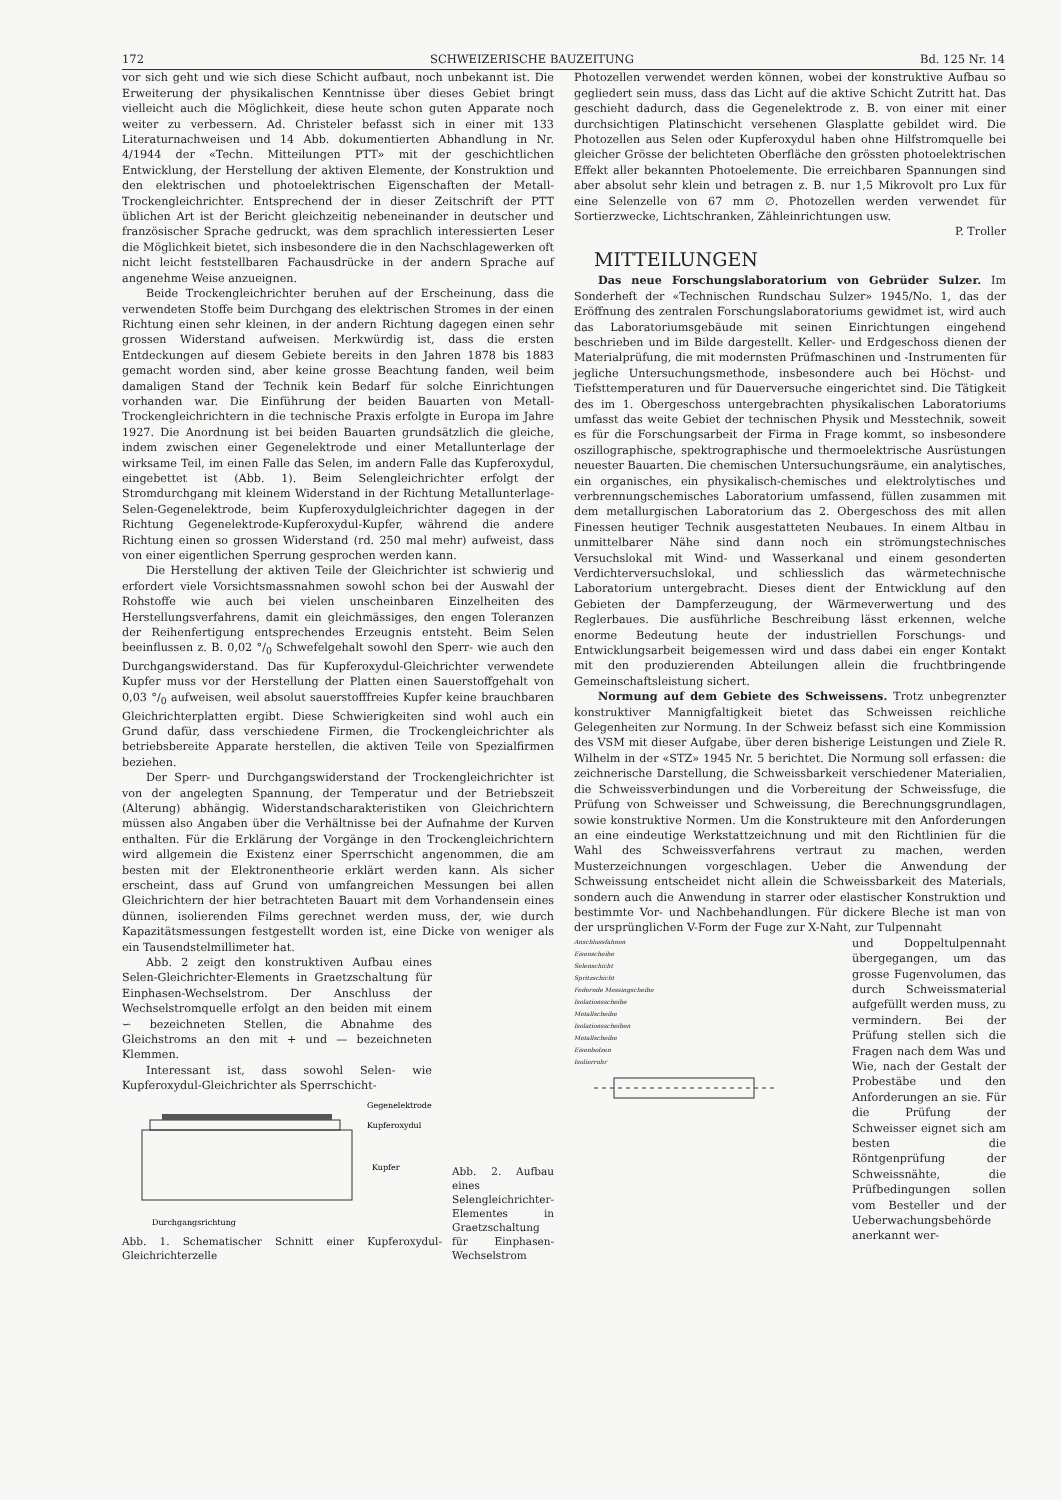172 SCHWEIZERISCHE BAUZEITUNG Bd. 125 Nr. 14
vor sich geht und wie sich diese Schicht aufbaut, noch unbekannt ist. Die Erweiterung der physikalischen Kenntnisse über dieses Gebiet bringt vielleicht auch die Möglichkeit, diese heute schon guten Apparate noch weiter zu verbessern. Ad. Christeler befasst sich in einer mit 133 Literaturnachweisen und 14 Abb. dokumentierten Abhandlung in Nr. 4/1944 der «Techn. Mitteilungen PTT» mit der geschichtlichen Entwicklung, der Herstellung der aktiven Elemente, der Konstruktion und den elektrischen und photoelektrischen Eigenschaften der Metall-Trockengleichrichter. Entsprechend der in dieser Zeitschrift der PTT üblichen Art ist der Bericht gleichzeitig nebeneinander in deutscher und französischer Sprache gedruckt, was dem sprachlich interessierten Leser die Möglichkeit bietet, sich insbesondere die in den Nachschlagewerken oft nicht leicht feststellbaren Fachausdrücke in der andern Sprache auf angenehme Weise anzueignen.
Beide Trockengleichrichter beruhen auf der Erscheinung, dass die verwendeten Stoffe beim Durchgang des elektrischen Stromes in der einen Richtung einen sehr kleinen, in der andern Richtung dagegen einen sehr grossen Widerstand aufweisen. Merkwürdig ist, dass die ersten Entdeckungen auf diesem Gebiete bereits in den Jahren 1878 bis 1883 gemacht worden sind, aber keine grosse Beachtung fanden, weil beim damaligen Stand der Technik kein Bedarf für solche Einrichtungen vorhanden war. Die Einführung der beiden Bauarten von Metall-Trockengleichrichtern in die technische Praxis erfolgte in Europa im Jahre 1927. Die Anordnung ist bei beiden Bauarten grundsätzlich die gleiche, indem zwischen einer Gegenelektrode und einer Metallunterlage der wirksame Teil, im einen Falle das Selen, im andern Falle das Kupferoxydul, eingebettet ist (Abb. 1). Beim Selengleichrichter erfolgt der Stromdurchgang mit kleinem Widerstand in der Richtung Metallunterlage-Selen-Gegenelektrode, beim Kupferoxydulgleichrichter dagegen in der Richtung Gegenelektrode-Kupferoxydul-Kupfer, während die andere Richtung einen so grossen Widerstand (rd. 250 mal mehr) aufweist, dass von einer eigentlichen Sperrung gesprochen werden kann.
Die Herstellung der aktiven Teile der Gleichrichter ist schwierig und erfordert viele Vorsichtsmassnahmen sowohl schon bei der Auswahl der Rohstoffe wie auch bei vielen unscheinbaren Einzelheiten des Herstellungsverfahrens, damit ein gleichmässiges, den engen Toleranzen der Reihenfertigung entsprechendes Erzeugnis entsteht. Beim Selen beeinflussen z. B. 0,02 °/<sub>0</sub> Schwefelgehalt sowohl den Sperr- wie auch den Durchgangswiderstand. Das für Kupferoxydul-Gleichrichter verwendete Kupfer muss vor der Herstellung der Platten einen Sauerstoffgehalt von 0,03 °/<sub>0</sub> aufweisen, weil absolut sauerstofffreies Kupfer keine brauchbaren Gleichrichterplatten ergibt. Diese Schwierigkeiten sind wohl auch ein Grund dafür, dass verschiedene Firmen, die Trockengleichrichter als betriebsbereite Apparate herstellen, die aktiven Teile von Spezialfirmen beziehen.
Der Sperr- und Durchgangswiderstand der Trockengleichrichter ist von der angelegten Spannung, der Temperatur und der Betriebszeit (Alterung) abhängig. Widerstandscharakteristiken von Gleichrichtern müssen also Angaben über die Verhältnisse bei der Aufnahme der Kurven enthalten. Für die Erklärung der Vorgänge in den Trockengleichrichtern wird allgemein die Existenz einer Sperrschicht angenommen, die am besten mit der Elektronentheorie erklärt werden kann. Als sicher erscheint, dass auf Grund von umfangreichen Messungen bei allen Gleichrichtern der hier betrachteten Bauart mit dem Vorhandensein eines dünnen, isolierenden Films gerechnet werden muss, der, wie durch Kapazitätsmessungen festgestellt worden ist, eine Dicke von weniger als ein Tausendstelmillimeter hat.
Abb. 2 zeigt den konstruktiven Aufbau eines Selen-Gleichrichter-Elements in Graetzschaltung für Einphasen-Wechselstrom. Der Anschluss der Wechselstromquelle erfolgt an den beiden mit einem ∽ bezeichneten Stellen, die Abnahme des Gleichstroms an den mit + und — bezeichneten Klemmen.
Interessant ist, dass sowohl Selen- wie Kupferoxydul-Gleichrichter als Sperrschicht-
Gegenelektrode
Kupferoxydul
Kupfer
Durchgangsrichtung
Abb. 1. Schematischer Schnitt einer Kupferoxydul-Gleichrichterzelle
Abb. 2. Aufbau eines Selengleichrichter-Elementes in Graetzschaltung für Einphasen-Wechselstrom
Photozellen verwendet werden können, wobei der konstruktive Aufbau so gegliedert sein muss, dass das Licht auf die aktive Schicht Zutritt hat. Das geschieht dadurch, dass die Gegenelektrode z. B. von einer mit einer durchsichtigen Platinschicht versehenen Glasplatte gebildet wird. Die Photozellen aus Selen oder Kupferoxydul haben ohne Hilfstromquelle bei gleicher Grösse der belichteten Oberfläche den grössten photoelektrischen Effekt aller bekannten Photoelemente. Die erreichbaren Spannungen sind aber absolut sehr klein und betragen z. B. nur 1,5 Mikrovolt pro Lux für eine Selenzelle von 67 mm ∅. Photozellen werden verwendet für Sortierzwecke, Lichtschranken, Zähleinrichtungen usw.
P. Troller
MITTEILUNGEN
Das neue Forschungslaboratorium von Gebrüder Sulzer. Im Sonderheft der «Technischen Rundschau Sulzer» 1945/No. 1, das der Eröffnung des zentralen Forschungslaboratoriums gewidmet ist, wird auch das Laboratoriumsgebäude mit seinen Einrichtungen eingehend beschrieben und im Bilde dargestellt. Keller- und Erdgeschoss dienen der Materialprüfung, die mit modernsten Prüfmaschinen und -Instrumenten für jegliche Untersuchungsmethode, insbesondere auch bei Höchst- und Tiefsttemperaturen und für Dauerversuche eingerichtet sind. Die Tätigkeit des im 1. Obergeschoss untergebrachten physikalischen Laboratoriums umfasst das weite Gebiet der technischen Physik und Messtechnik, soweit es für die Forschungsarbeit der Firma in Frage kommt, so insbesondere oszillographische, spektrographische und thermoelektrische Ausrüstungen neuester Bauarten. Die chemischen Untersuchungsräume, ein analytisches, ein organisches, ein physikalisch-chemisches und elektrolytisches und verbrennungschemisches Laboratorium umfassend, füllen zusammen mit dem metallurgischen Laboratorium das 2. Obergeschoss des mit allen Finessen heutiger Technik ausgestatteten Neubaues. In einem Altbau in unmittelbarer Nähe sind dann noch ein strömungstechnisches Versuchslokal mit Wind- und Wasserkanal und einem gesonderten Verdichterversuchslokal, und schliesslich das wärmetechnische Laboratorium untergebracht. Dieses dient der Entwicklung auf den Gebieten der Dampferzeugung, der Wärmeverwertung und des Reglerbaues. Die ausführliche Beschreibung lässt erkennen, welche enorme Bedeutung heute der industriellen Forschungs- und Entwicklungsarbeit beigemessen wird und dass dabei ein enger Kontakt mit den produzierenden Abteilungen allein die fruchtbringende Gemeinschaftsleistung sichert.
Normung auf dem Gebiete des Schweissens. Trotz unbegrenzter konstruktiver Mannigfaltigkeit bietet das Schweissen reichliche Gelegenheiten zur Normung. In der Schweiz befasst sich eine Kommission des VSM mit dieser Aufgabe, über deren bisherige Leistungen und Ziele R. Wilhelm in der «STZ» 1945 Nr. 5 berichtet. Die Normung soll erfassen: die zeichnerische Darstellung, die Schweissbarkeit verschiedener Materialien, die Schweissverbindungen und die Vorbereitung der Schweissfuge, die Prüfung von Schweisser und Schweissung, die Berechnungsgrundlagen, sowie konstruktive Normen. Um die Konstrukteure mit den Anforderungen an eine eindeutige Werkstattzeichnung und mit den Richtlinien für die Wahl des Schweissverfahrens vertraut zu machen, werden Musterzeichnungen vorgeschlagen. Ueber die Anwendung der Schweissung entscheidet nicht allein die Schweissbarkeit des Materials, sondern auch die Anwendung in starrer oder elastischer Konstruktion und bestimmte Vor- und Nachbehandlungen. Für dickere Bleche ist man von der ursprünglichen V-Form der Fuge zur X-Naht, zur Tulpennaht
Anschlussfahnen
Eisenscheibe
Selenschicht
Spritzschicht
Federnde Messingscheibe
Isolationsscheibe
Metallscheibe
Isolationsscheiben
Metallscheibe
Eisenbolzen
Isolierrohr
und Doppeltulpennaht übergegangen, um das grosse Fugenvolumen, das durch Schweissmaterial aufgefüllt werden muss, zu vermindern. Bei der Prüfung stellen sich die Fragen nach dem Was und Wie, nach der Gestalt der Probestäbe und den Anforderungen an sie. Für die Prüfung der Schweisser eignet sich am besten die Röntgenprüfung der Schweissnähte, die Prüfbedingungen sollen vom Besteller und der Ueberwachungsbehörde anerkannt wer-